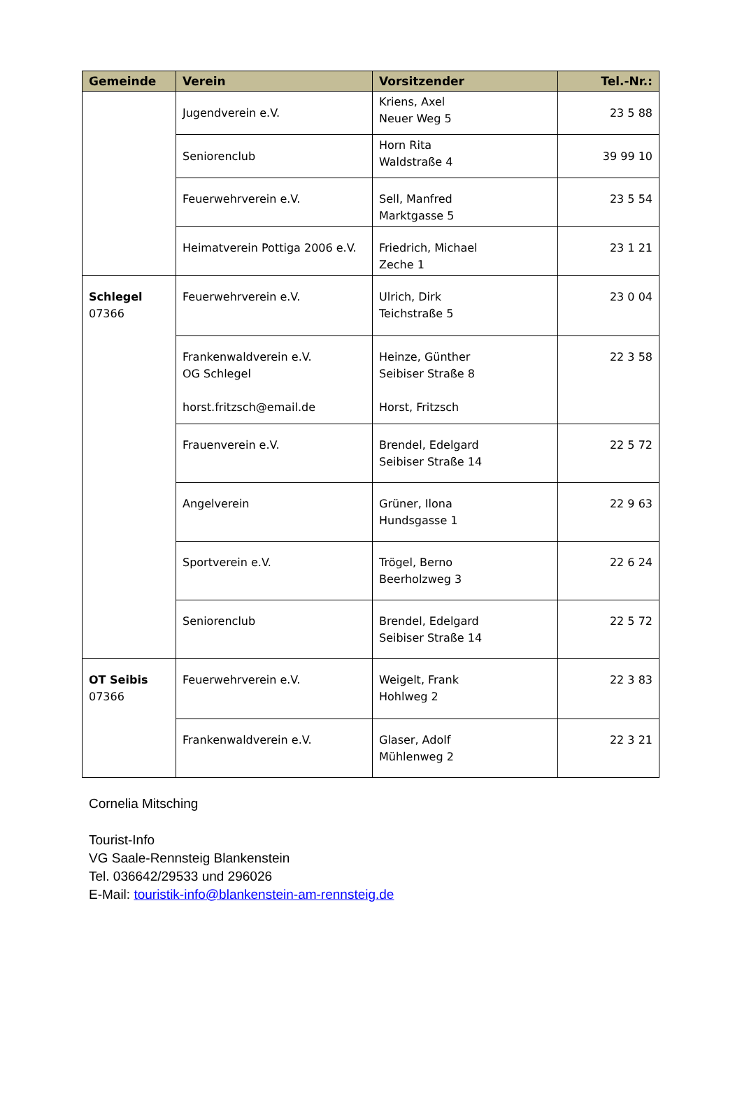| Gemeinde | Verein | Vorsitzender | Tel.-Nr.: |
| --- | --- | --- | --- |
| | Jugendverein e.V. | Kriens, Axel Neuer Weg 5 | 23 5 88 |
| | Seniorenclub | Horn Rita Waldstraße 4 | 39 99 10 |
| | Feuerwehrverein e.V. | Sell, Manfred Marktgasse 5 | 23 5 54 |
| | Heimatverein Pottiga 2006 e.V. | Friedrich, Michael Zeche 1 | 23 1 21 |
| Schlegel 07366 | Feuerwehrverein e.V. | Ulrich, Dirk Teichstraße 5 | 23 0 04 |
| | Frankenwaldverein e.V. OG Schlegel horst.fritzsch@email.de | Heinze, Günther Seibiser Straße 8 Horst, Fritzsch | 22 3 58 |
| | Frauenverein e.V. | Brendel, Edelgard Seibiser Straße 14 | 22 5 72 |
| | Angelverein | Grüner, Ilona Hundsgasse 1 | 22 9 63 |
| | Sportverein e.V. | Trögel, Berno Beerholzweg 3 | 22 6 24 |
| | Seniorenclub | Brendel, Edelgard Seibiser Straße 14 | 22 5 72 |
| OT Seibis 07366 | Feuerwehrverein e.V. | Weigelt, Frank Hohlweg 2 | 22 3 83 |
| | Frankenwaldverein e.V. | Glaser, Adolf Mühlenweg 2 | 22 3 21 |
Cornelia Mitsching
Tourist-Info
VG Saale-Rennsteig Blankenstein
Tel. 036642/29533 und 296026
E-Mail: touristik-info@blankenstein-am-rennsteig.de